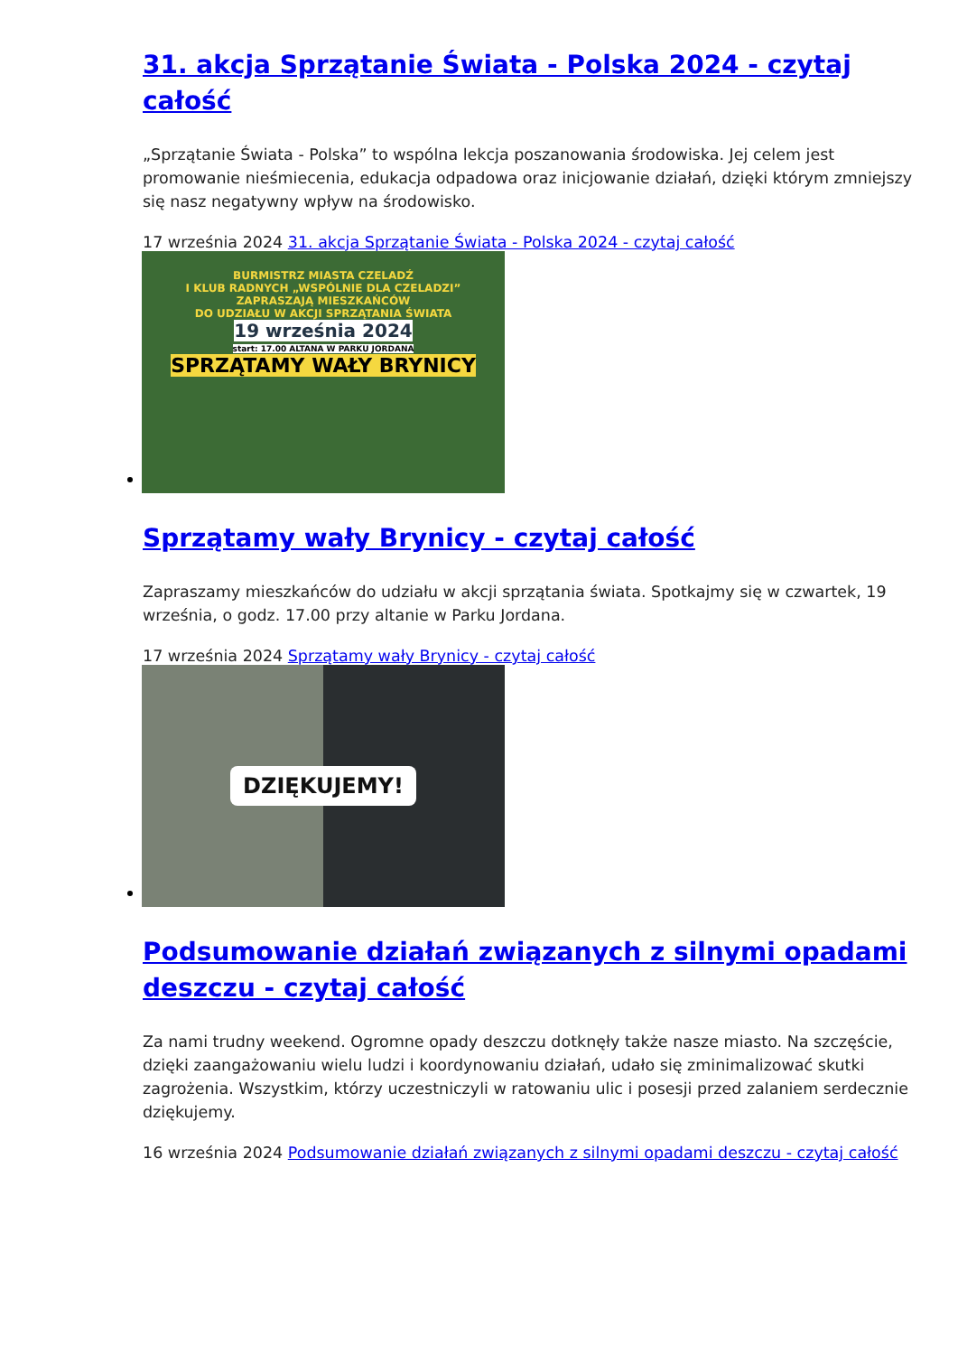31. akcja Sprzątanie Świata - Polska 2024 - czytaj całość
„Sprzątanie Świata - Polska” to wspólna lekcja poszanowania środowiska. Jej celem jest promowanie nieśmiecenia, edukacja odpadowa oraz inicjowanie działań, dzięki którym zmniejszy się nasz negatywny wpływ na środowisko.
17 września 2024 31. akcja Sprzątanie Świata - Polska 2024 - czytaj całość
BURMISTRZ MIASTA CZELADŹ
I KLUB RADNYCH „WSPÓLNIE DLA CZELADZI”
ZAPRASZAJĄ MIESZKAŃCÓW
DO UDZIAŁU W AKCJI SPRZĄTANIA ŚWIATA
19 września 2024
start: 17.00 ALTANA W PARKU JORDANA
SPRZĄTAMY WAŁY BRYNICY
Sprzątamy wały Brynicy - czytaj całość
Zapraszamy mieszkańców do udziału w akcji sprzątania świata. Spotkajmy się w czwartek, 19 września, o godz. 17.00 przy altanie w Parku Jordana.
17 września 2024 Sprzątamy wały Brynicy - czytaj całość
DZIĘKUJEMY!
Podsumowanie działań związanych z silnymi opadami deszczu - czytaj całość
Za nami trudny weekend. Ogromne opady deszczu dotknęły także nasze miasto. Na szczęście, dzięki zaangażowaniu wielu ludzi i koordynowaniu działań, udało się zminimalizować skutki zagrożenia. Wszystkim, którzy uczestniczyli w ratowaniu ulic i posesji przed zalaniem serdecznie dziękujemy.
16 września 2024 Podsumowanie działań związanych z silnymi opadami deszczu - czytaj całość